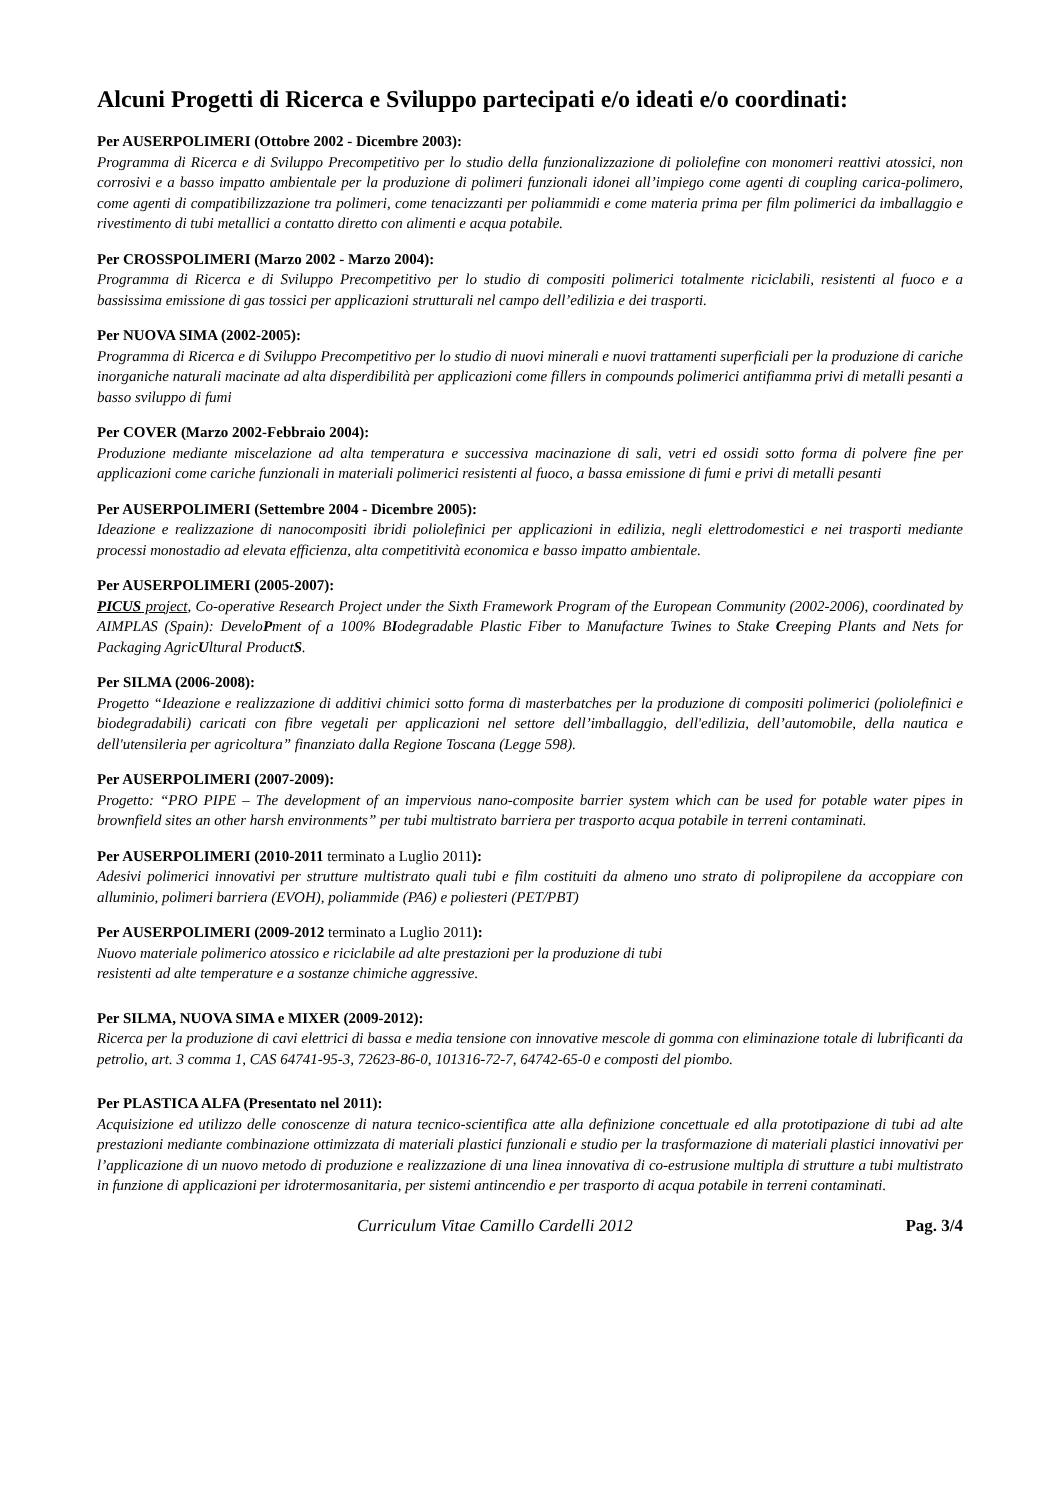Alcuni Progetti di Ricerca e Sviluppo partecipati e/o ideati e/o coordinati:
Per AUSERPOLIMERI (Ottobre 2002 - Dicembre 2003):
Programma di Ricerca e di Sviluppo Precompetitivo per lo studio della funzionalizzazione di poliolefine con monomeri reattivi atossici, non corrosivi e a basso impatto ambientale per la produzione di polimeri funzionali idonei all’impiego come agenti di coupling carica-polimero, come agenti di compatibilizzazione tra polimeri, come tenacizzanti per poliammidi e come materia prima per film polimerici da imballaggio e rivestimento di tubi metallici a contatto diretto con alimenti e acqua potabile.
Per CROSSPOLIMERI (Marzo 2002 - Marzo 2004):
Programma di Ricerca e di Sviluppo Precompetitivo per lo studio di compositi polimerici totalmente riciclabili, resistenti al fuoco e a bassissima emissione di gas tossici per applicazioni strutturali nel campo dell’edilizia e dei trasporti.
Per NUOVA SIMA (2002-2005):
Programma di Ricerca e di Sviluppo Precompetitivo per lo studio di nuovi minerali e nuovi trattamenti superficiali per la produzione di cariche inorganiche naturali macinate ad alta disperdibilità per applicazioni come fillers in compounds polimerici antifiamma privi di metalli pesanti a basso sviluppo di fumi
Per COVER (Marzo 2002-Febbraio 2004):
Produzione mediante miscelazione ad alta temperatura e successiva macinazione di sali, vetri ed ossidi sotto forma di polvere fine per applicazioni come cariche funzionali in materiali polimerici resistenti al fuoco, a bassa emissione di fumi e privi di metalli pesanti
Per AUSERPOLIMERI (Settembre 2004 - Dicembre 2005):
Ideazione e realizzazione di nanocompositi ibridi poliolefinici per applicazioni in edilizia, negli elettrodomestici e nei trasporti mediante processi monostadio ad elevata efficienza, alta competitività economica e basso impatto ambientale.
Per AUSERPOLIMERI (2005-2007):
PICUS project, Co-operative Research Project under the Sixth Framework Program of the European Community (2002-2006), coordinated by AIMPLAS (Spain): DeveloPment of a 100% BIodegradable Plastic Fiber to Manufacture Twines to Stake Creeping Plants and Nets for Packaging AgricUltural ProductS.
Per SILMA (2006-2008):
Progetto “Ideazione e realizzazione di additivi chimici sotto forma di masterbatches per la produzione di compositi polimerici (poliolefinici e biodegradabili) caricati con fibre vegetali per applicazioni nel settore dell’imballaggio, dell'edilizia, dell’automobile, della nautica e dell'utensileria per agricoltura” finanziato dalla Regione Toscana (Legge 598).
Per AUSERPOLIMERI (2007-2009):
Progetto: “PRO PIPE – The development of an impervious nano-composite barrier system which can be used for potable water pipes in brownfield sites an other harsh environments” per tubi multistrato barriera per trasporto acqua potabile in terreni contaminati.
Per AUSERPOLIMERI (2010-2011 terminato a Luglio 2011):
Adesivi polimerici innovativi per strutture multistrato quali tubi e film costituiti da almeno uno strato di polipropilene da accoppiare con alluminio, polimeri barriera (EVOH), poliammide (PA6) e poliesteri (PET/PBT)
Per AUSERPOLIMERI (2009-2012 terminato a Luglio 2011):
Nuovo materiale polimerico atossico e riciclabile ad alte prestazioni per la produzione di tubi
resistenti ad alte temperature e a sostanze chimiche aggressive.
Per SILMA, NUOVA SIMA e MIXER (2009-2012):
Ricerca per la produzione di cavi elettrici di bassa e media tensione con innovative mescole di gomma con eliminazione totale di lubrificanti da petrolio, art. 3 comma 1, CAS 64741-95-3, 72623-86-0, 101316-72-7, 64742-65-0 e composti del piombo.
Per PLASTICA ALFA (Presentato nel 2011):
Acquisizione ed utilizzo delle conoscenze di natura tecnico-scientifica atte alla definizione concettuale ed alla prototipazione di tubi ad alte prestazioni mediante combinazione ottimizzata di materiali plastici funzionali e studio per la trasformazione di materiali plastici innovativi per l’applicazione di un nuovo metodo di produzione e realizzazione di una linea innovativa di co-estrusione multipla di strutture a tubi multistrato in funzione di applicazioni per idrotermosanitaria, per sistemi antincendio e per trasporto di acqua potabile in terreni contaminati.
Curriculum Vitae Camillo Cardelli 2012 Pag. 3/4